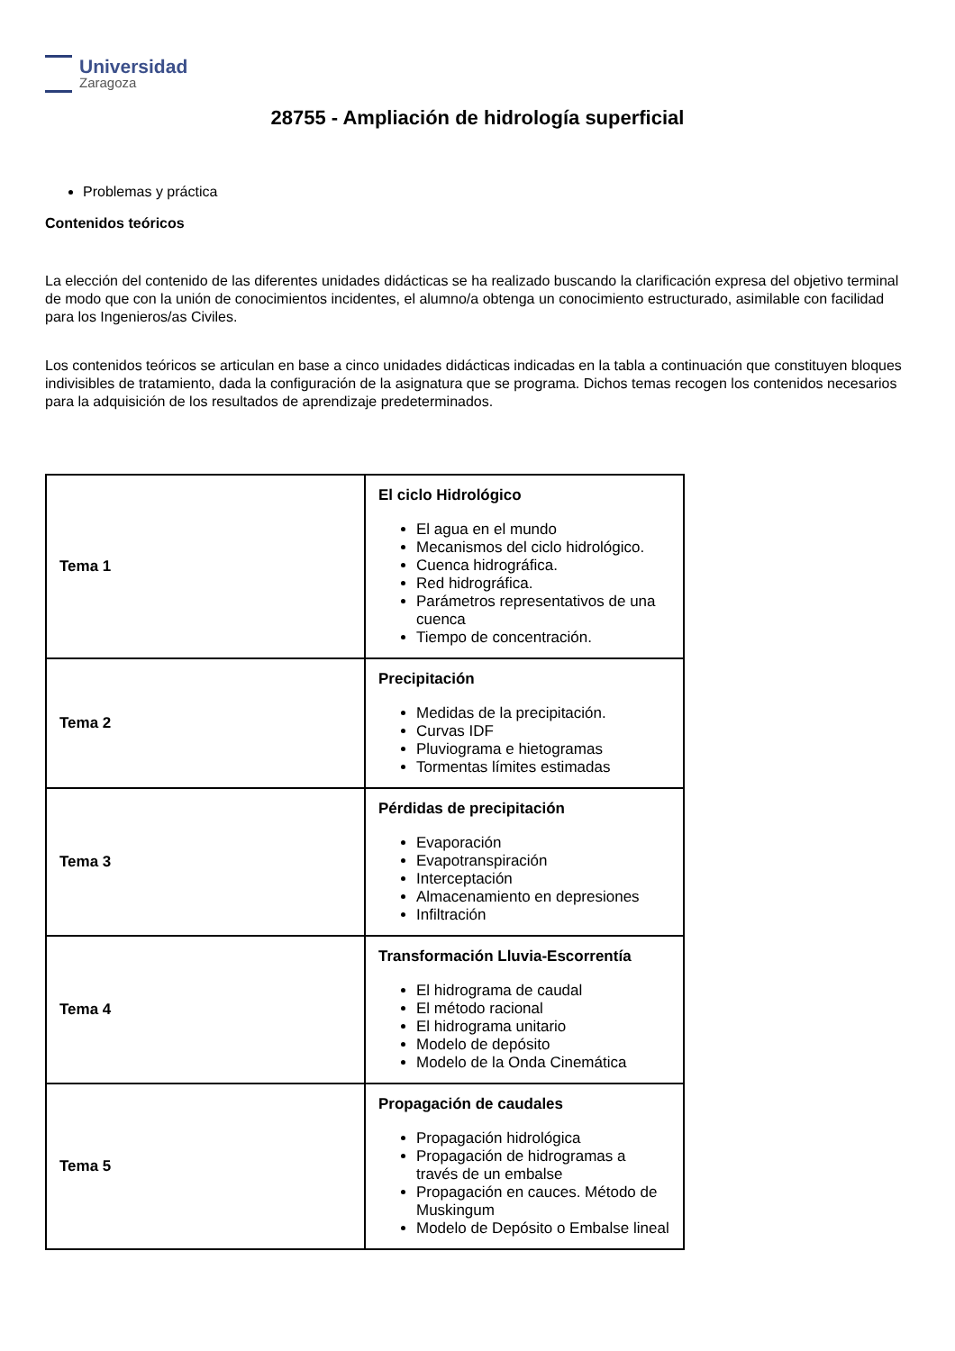Universidad
Zaragoza
28755 - Ampliación de hidrología superficial
Problemas y práctica
Contenidos teóricos
La elección del contenido de las diferentes unidades didácticas se ha realizado buscando la clarificación expresa del objetivo terminal de modo que con la unión de conocimientos incidentes, el alumno/a obtenga un conocimiento estructurado, asimilable con facilidad para los Ingenieros/as Civiles.
Los contenidos teóricos se articulan en base a cinco unidades didácticas indicadas en la tabla a continuación que constituyen bloques indivisibles de tratamiento, dada la configuración de la asignatura que se programa. Dichos temas recogen los contenidos necesarios para la adquisición de los resultados de aprendizaje predeterminados.
| Tema 1 | El ciclo Hidrológico El agua en el mundo Mecanismos del ciclo hidrológico. Cuenca hidrográfica. Red hidrográfica. Parámetros representativos de una cuenca Tiempo de concentración. |
| Tema 2 | Precipitación Medidas de la precipitación. Curvas IDF Pluviograma e hietogramas Tormentas límites estimadas |
| Tema 3 | Pérdidas de precipitación Evaporación Evapotranspiración Interceptación Almacenamiento en depresiones Infiltración |
| Tema 4 | Transformación Lluvia-Escorrentía El hidrograma de caudal El método racional El hidrograma unitario Modelo de depósito Modelo de la Onda Cinemática |
| Tema 5 | Propagación de caudales Propagación hidrológica Propagación de hidrogramas a través de un embalse Propagación en cauces. Método de Muskingum Modelo de Depósito o Embalse lineal |